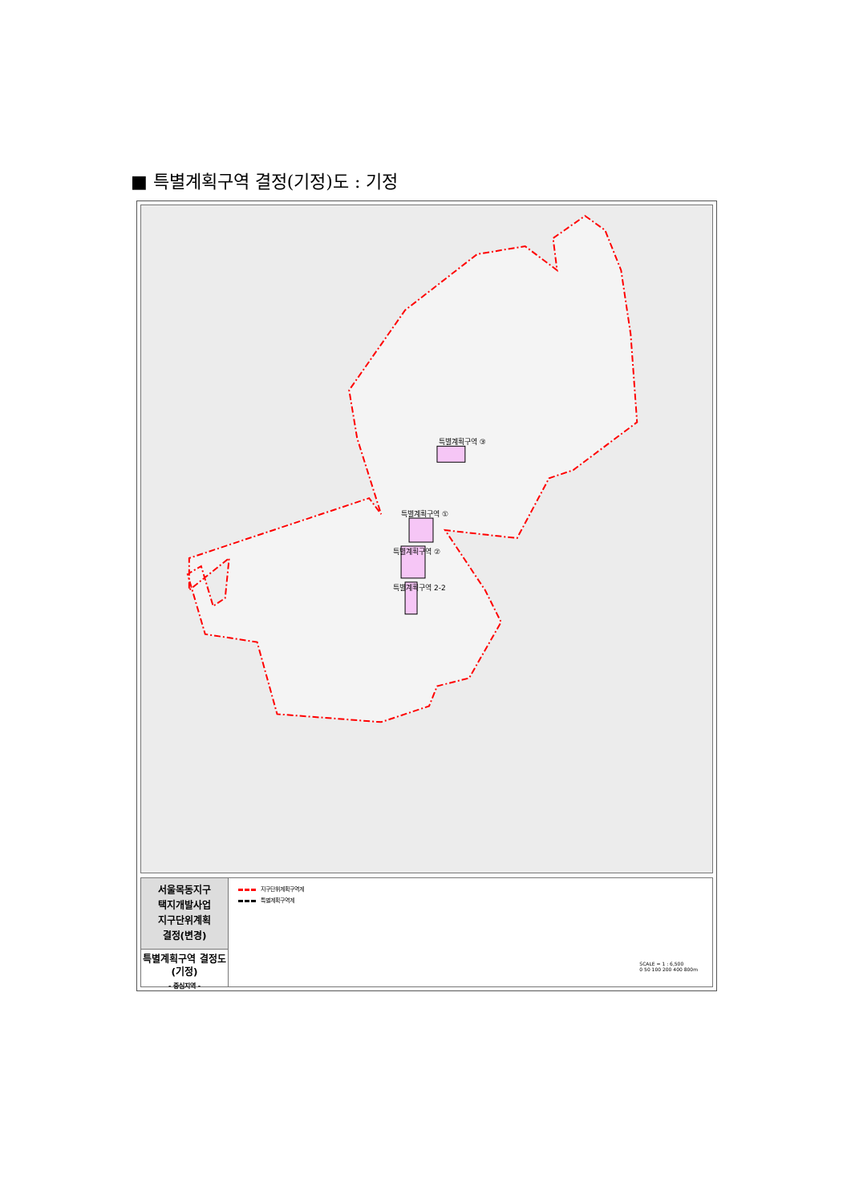■ 특별계획구역 결정(기정)도 : 기정
특별계획구역 ③
특별계획구역 ①
특별계획구역 ②
특별계획구역 2-2
서울목동지구
택지개발사업
지구단위계획
결정(변경)
특별계획구역 결정도
(기정)
- 중심지역 -
지구단위계획구역계
특별계획구역계
SCALE = 1 : 6,500
0 50 100 200 400 800m